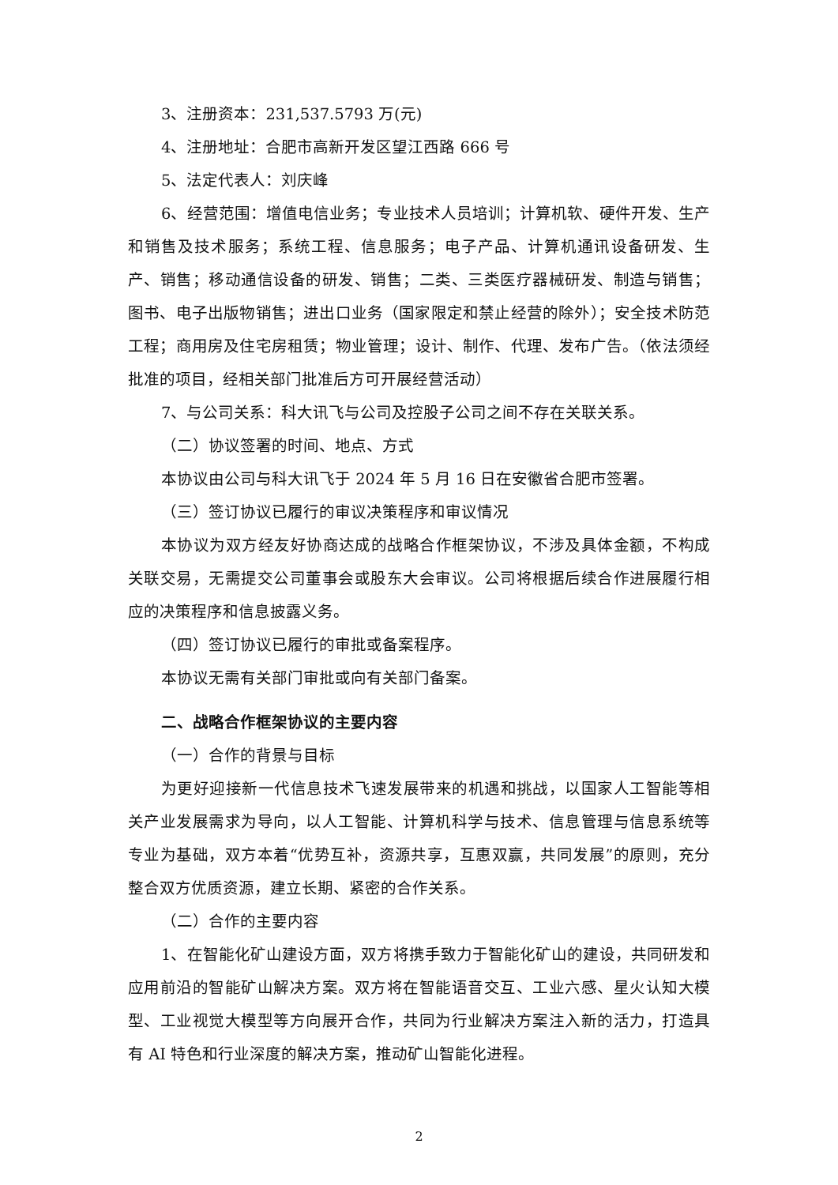3、注册资本：231,537.5793 万(元)
4、注册地址：合肥市高新开发区望江西路 666 号
5、法定代表人：刘庆峰
6、经营范围：增值电信业务；专业技术人员培训；计算机软、硬件开发、生产和销售及技术服务；系统工程、信息服务；电子产品、计算机通讯设备研发、生产、销售；移动通信设备的研发、销售；二类、三类医疗器械研发、制造与销售；图书、电子出版物销售；进出口业务（国家限定和禁止经营的除外）；安全技术防范工程；商用房及住宅房租赁；物业管理；设计、制作、代理、发布广告。（依法须经批准的项目，经相关部门批准后方可开展经营活动）
7、与公司关系：科大讯飞与公司及控股子公司之间不存在关联关系。
（二）协议签署的时间、地点、方式
本协议由公司与科大讯飞于 2024 年 5 月 16 日在安徽省合肥市签署。
（三）签订协议已履行的审议决策程序和审议情况
本协议为双方经友好协商达成的战略合作框架协议，不涉及具体金额，不构成关联交易，无需提交公司董事会或股东大会审议。公司将根据后续合作进展履行相应的决策程序和信息披露义务。
（四）签订协议已履行的审批或备案程序。
本协议无需有关部门审批或向有关部门备案。
二、战略合作框架协议的主要内容
（一）合作的背景与目标
为更好迎接新一代信息技术飞速发展带来的机遇和挑战，以国家人工智能等相关产业发展需求为导向，以人工智能、计算机科学与技术、信息管理与信息系统等专业为基础，双方本着“优势互补，资源共享，互惠双赢，共同发展”的原则，充分整合双方优质资源，建立长期、紧密的合作关系。
（二）合作的主要内容
1、在智能化矿山建设方面，双方将携手致力于智能化矿山的建设，共同研发和应用前沿的智能矿山解决方案。双方将在智能语音交互、工业六感、星火认知大模型、工业视觉大模型等方向展开合作，共同为行业解决方案注入新的活力，打造具有 AI 特色和行业深度的解决方案，推动矿山智能化进程。
2